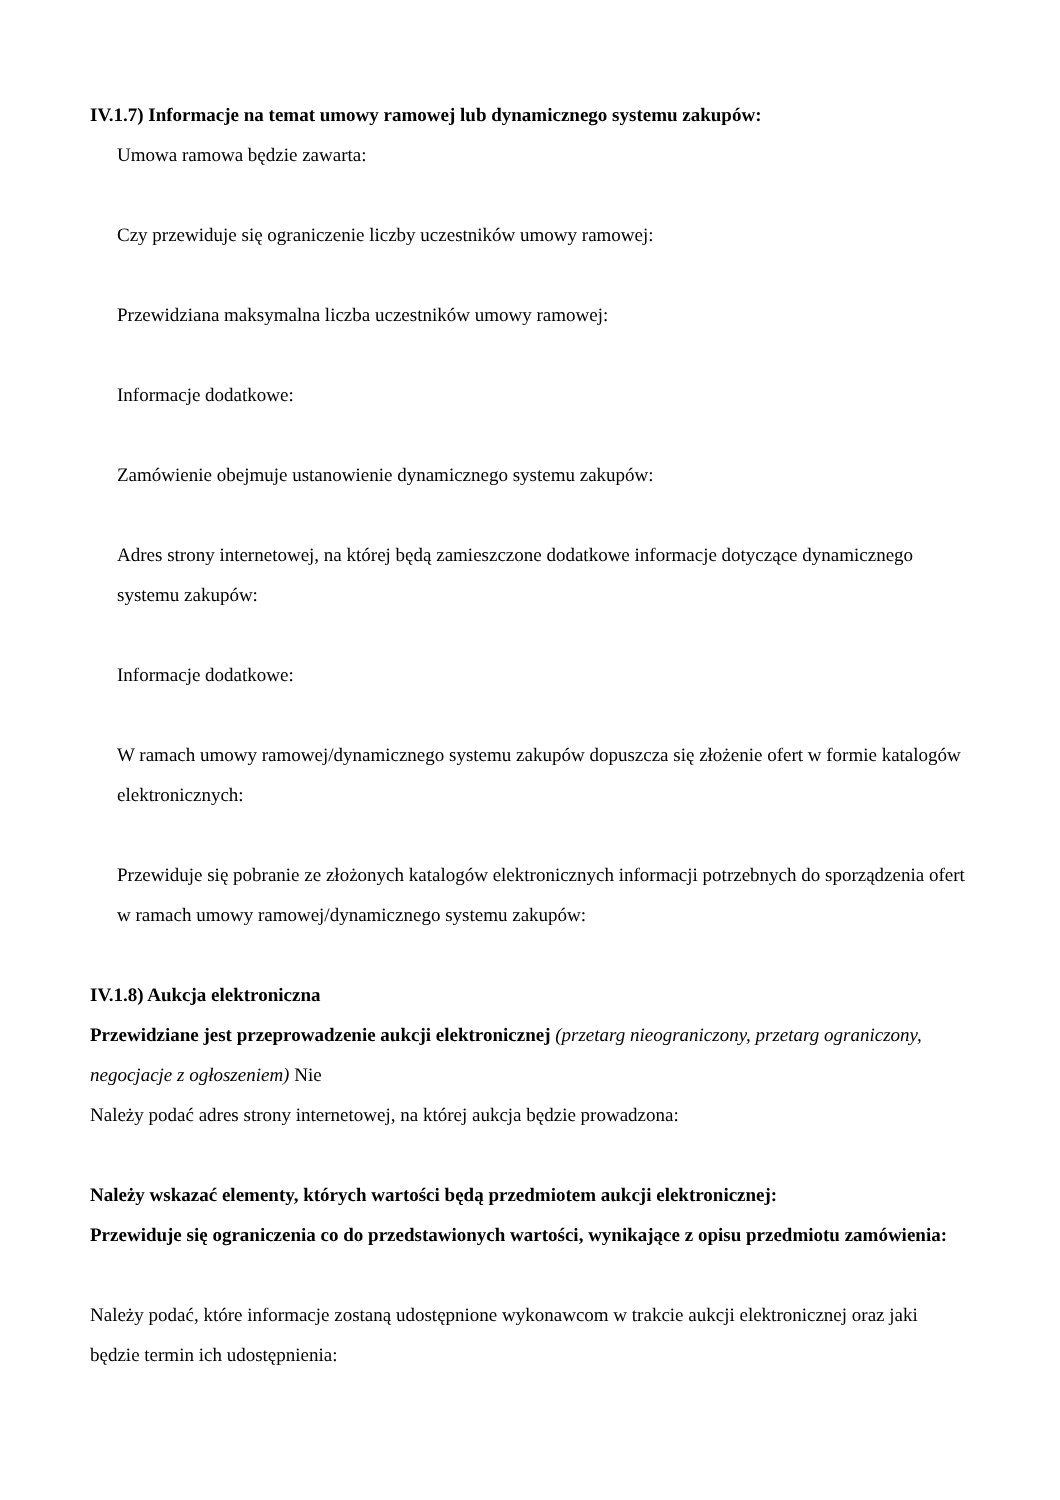IV.1.7) Informacje na temat umowy ramowej lub dynamicznego systemu zakupów:
Umowa ramowa będzie zawarta:
Czy przewiduje się ograniczenie liczby uczestników umowy ramowej:
Przewidziana maksymalna liczba uczestników umowy ramowej:
Informacje dodatkowe:
Zamówienie obejmuje ustanowienie dynamicznego systemu zakupów:
Adres strony internetowej, na której będą zamieszczone dodatkowe informacje dotyczące dynamicznego systemu zakupów:
Informacje dodatkowe:
W ramach umowy ramowej/dynamicznego systemu zakupów dopuszcza się złożenie ofert w formie katalogów elektronicznych:
Przewiduje się pobranie ze złożonych katalogów elektronicznych informacji potrzebnych do sporządzenia ofert w ramach umowy ramowej/dynamicznego systemu zakupów:
IV.1.8) Aukcja elektroniczna
Przewidziane jest przeprowadzenie aukcji elektronicznej (przetarg nieograniczony, przetarg ograniczony, negocjacje z ogłoszeniem) Nie
Należy podać adres strony internetowej, na której aukcja będzie prowadzona:
Należy wskazać elementy, których wartości będą przedmiotem aukcji elektronicznej:
Przewiduje się ograniczenia co do przedstawionych wartości, wynikające z opisu przedmiotu zamówienia:
Należy podać, które informacje zostaną udostępnione wykonawcom w trakcie aukcji elektronicznej oraz jaki będzie termin ich udostępnienia: